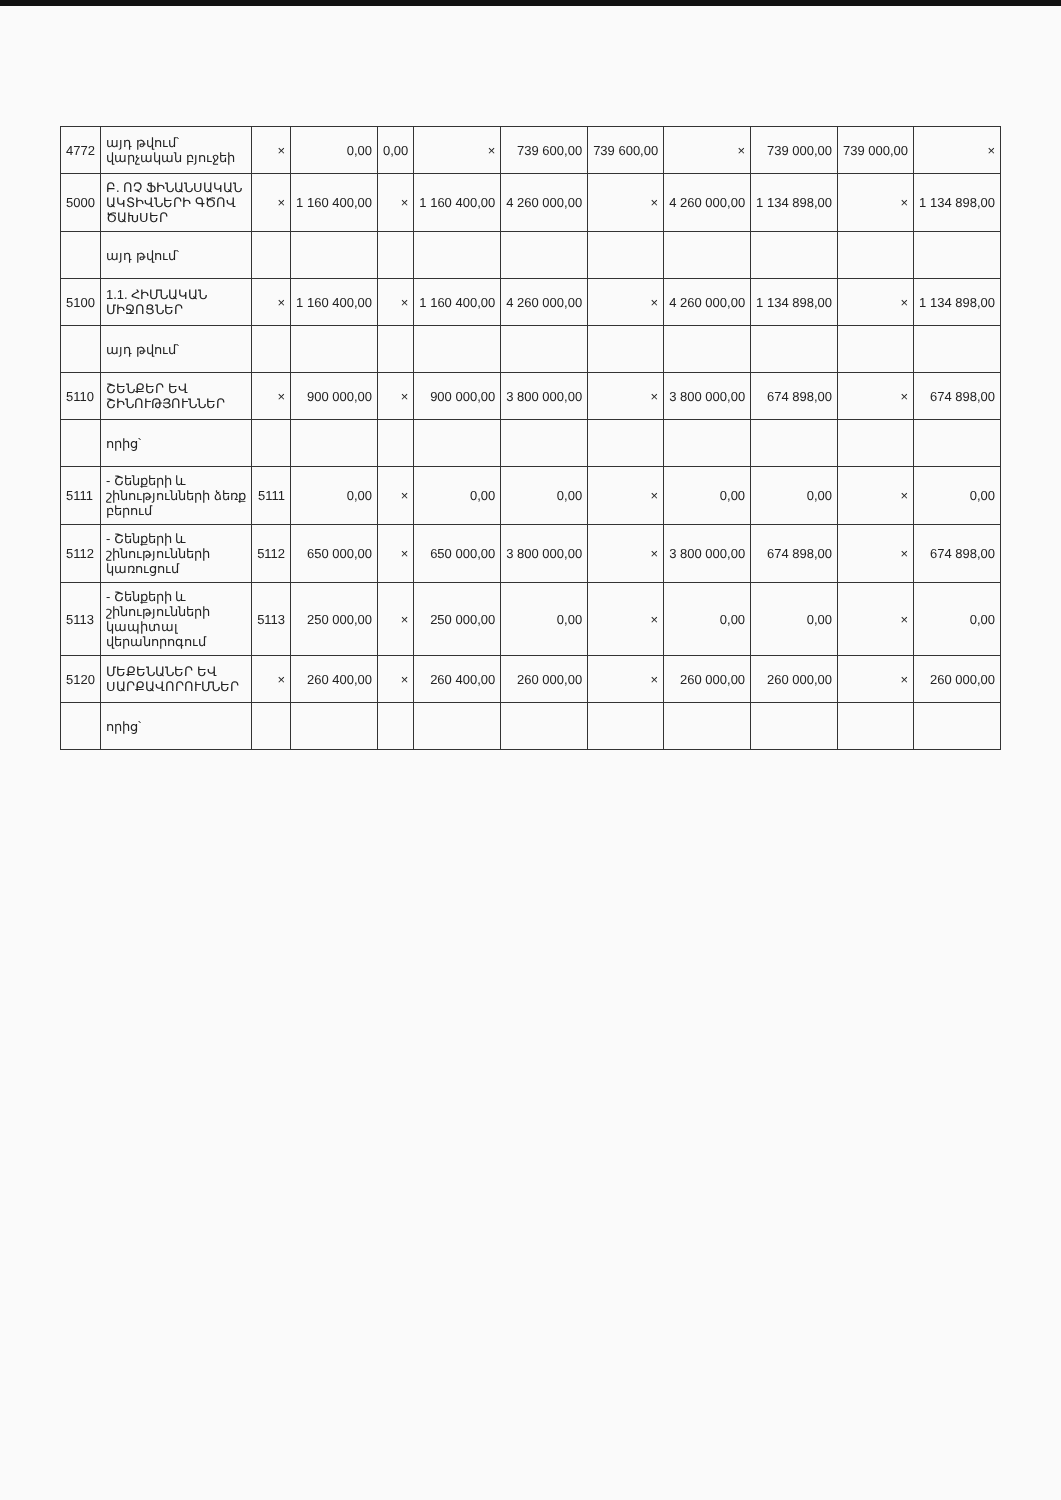| 4772 | այդ թվում՝ վարչական բյուջեի | × | 0,00 | 0,00 | × | 739 600,00 | 739 600,00 | × | 739 000,00 | 739 000,00 | × |
| 5000 | Բ. ՈՉ ՖԻՆԱՆՍԱԿԱՆ ԱԿՏԻՎՆԵՐԻ ԳԾՈՎ ԾԱԽՍԵՐ | × | 1 160 400,00 | × | 1 160 400,00 | 4 260 000,00 | × | 4 260 000,00 | 1 134 898,00 | × | 1 134 898,00 |
| | այդ թվում՝ | | | | | | | | | | |
| 5100 | 1.1. ՀԻՄՆԱԿԱՆ ՄԻՋՈՑՆԵՐ | × | 1 160 400,00 | × | 1 160 400,00 | 4 260 000,00 | × | 4 260 000,00 | 1 134 898,00 | × | 1 134 898,00 |
| | այդ թվում՝ | | | | | | | | | | |
| 5110 | ՇԵՆՔԵՐ ԵՎ ՇԻՆՈՒԹՅՈՒՆՆԵՐ | × | 900 000,00 | × | 900 000,00 | 3 800 000,00 | × | 3 800 000,00 | 674 898,00 | × | 674 898,00 |
| | որից՝ | | | | | | | | | | |
| 5111 | - Շենքերի և շինությունների ձեռք բերում | 5111 | 0,00 | × | 0,00 | 0,00 | × | 0,00 | 0,00 | × | 0,00 |
| 5112 | - Շենքերի և շինությունների կառուցում | 5112 | 650 000,00 | × | 650 000,00 | 3 800 000,00 | × | 3 800 000,00 | 674 898,00 | × | 674 898,00 |
| 5113 | - Շենքերի և շինությունների կապիտալ վերանորոգում | 5113 | 250 000,00 | × | 250 000,00 | 0,00 | × | 0,00 | 0,00 | × | 0,00 |
| 5120 | ՄԵՔԵՆԱՆԵՐ ԵՎ ՍԱՐՔԱՎՈՐՈՒՄՆԵՐ | × | 260 400,00 | × | 260 400,00 | 260 000,00 | × | 260 000,00 | 260 000,00 | × | 260 000,00 |
| | որից՝ | | | | | | | | | | |